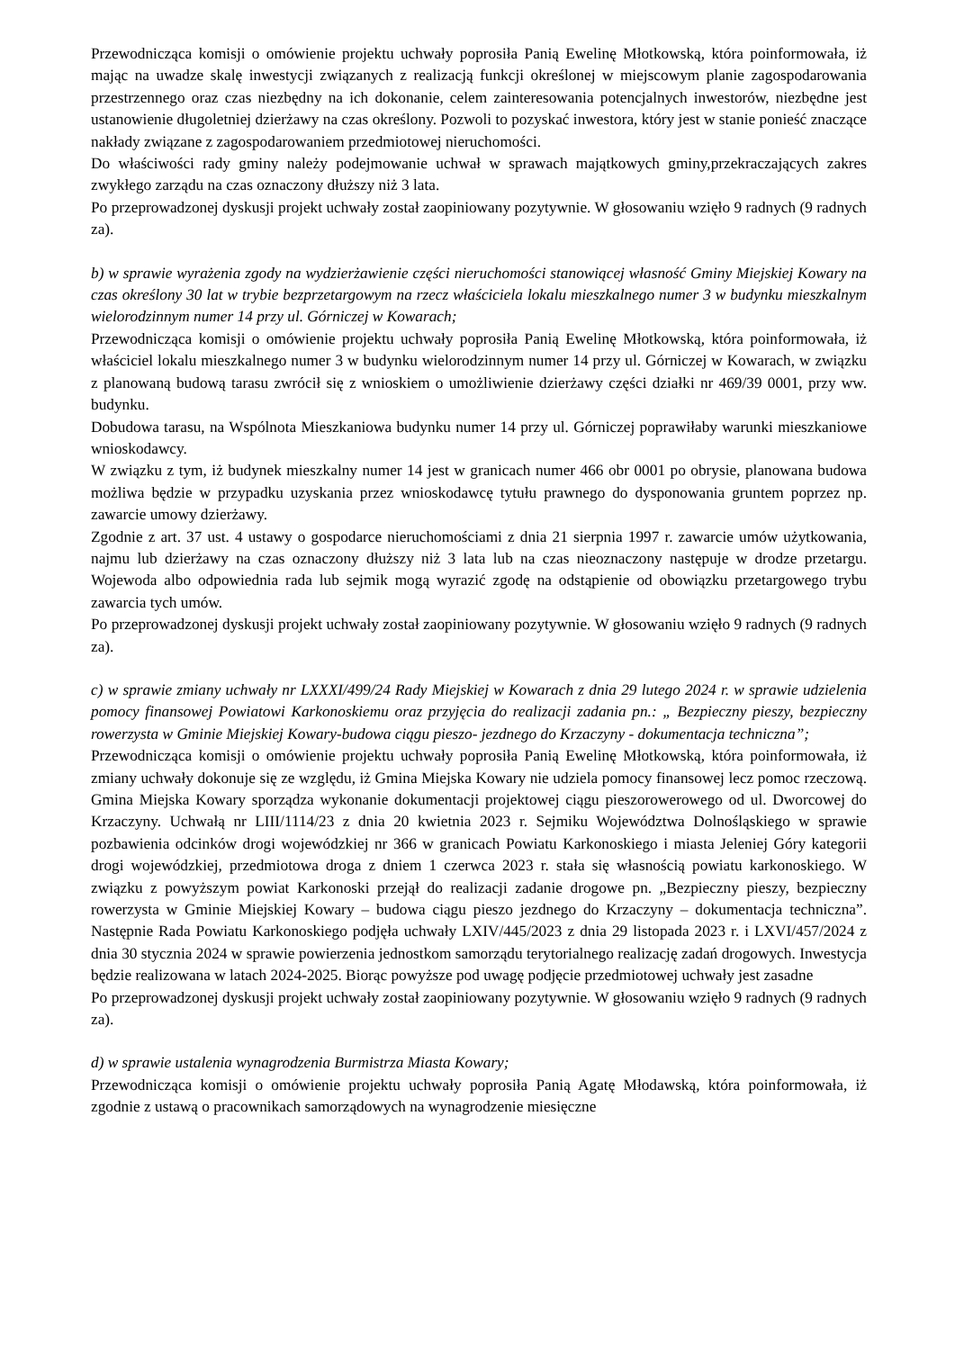Przewodnicząca komisji o omówienie projektu uchwały poprosiła Panią Ewelinę Młotkowską, która poinformowała, iż mając na uwadze skalę inwestycji związanych z realizacją funkcji określonej w miejscowym planie zagospodarowania przestrzennego oraz czas niezbędny na ich dokonanie, celem zainteresowania potencjalnych inwestorów, niezbędne jest ustanowienie długoletniej dzierżawy na czas określony. Pozwoli to pozyskać inwestora, który jest w stanie ponieść znaczące nakłady związane z zagospodarowaniem przedmiotowej nieruchomości.
Do właściwości rady gminy należy podejmowanie uchwał w sprawach majątkowych gminy,przekraczających zakres zwykłego zarządu na czas oznaczony dłuższy niż 3 lata.
Po przeprowadzonej dyskusji projekt uchwały został zaopiniowany pozytywnie. W głosowaniu wzięło 9 radnych (9 radnych za).
b) w sprawie wyrażenia zgody na wydzierżawienie części nieruchomości stanowiącej własność Gminy Miejskiej Kowary na czas określony 30 lat w trybie bezprzetargowym na rzecz właściciela lokalu mieszkalnego numer 3 w budynku mieszkalnym wielorodzinnym numer 14 przy ul. Górniczej w Kowarach;
Przewodnicząca komisji o omówienie projektu uchwały poprosiła Panią Ewelinę Młotkowską, która poinformowała, iż właściciel lokalu mieszkalnego numer 3 w budynku wielorodzinnym numer 14 przy ul. Górniczej w Kowarach, w związku z planowaną budową tarasu zwrócił się z wnioskiem o umożliwienie dzierżawy części działki nr 469/39 0001, przy ww. budynku.
Dobudowa tarasu, na Wspólnota Mieszkaniowa budynku numer 14 przy ul. Górniczej poprawiłaby warunki mieszkaniowe wnioskodawcy.
W związku z tym, iż budynek mieszkalny numer 14 jest w granicach numer 466 obr 0001 po obrysie, planowana budowa możliwa będzie w przypadku uzyskania przez wnioskodawcę tytułu prawnego do dysponowania gruntem poprzez np. zawarcie umowy dzierżawy.
Zgodnie z art. 37 ust. 4 ustawy o gospodarce nieruchomościami z dnia 21 sierpnia 1997 r. zawarcie umów użytkowania, najmu lub dzierżawy na czas oznaczony dłuższy niż 3 lata lub na czas nieoznaczony następuje w drodze przetargu. Wojewoda albo odpowiednia rada lub sejmik mogą wyrazić zgodę na odstąpienie od obowiązku przetargowego trybu zawarcia tych umów.
Po przeprowadzonej dyskusji projekt uchwały został zaopiniowany pozytywnie. W głosowaniu wzięło 9 radnych (9 radnych za).
c) w sprawie zmiany uchwały nr LXXXI/499/24 Rady Miejskiej w Kowarach z dnia 29 lutego 2024 r. w sprawie udzielenia pomocy finansowej Powiatowi Karkonoskiemu oraz przyjęcia do realizacji zadania pn.: „ Bezpieczny pieszy, bezpieczny rowerzysta w Gminie Miejskiej Kowary-budowa ciągu pieszo- jezdnego do Krzaczyny - dokumentacja techniczna”;
Przewodnicząca komisji o omówienie projektu uchwały poprosiła Panią Ewelinę Młotkowską, która poinformowała, iż zmiany uchwały dokonuje się ze względu, iż Gmina Miejska Kowary nie udziela pomocy finansowej lecz pomoc rzeczową. Gmina Miejska Kowary sporządza wykonanie dokumentacji projektowej ciągu pieszorowerowego od ul. Dworcowej do Krzaczyny. Uchwałą nr LIII/1114/23 z dnia 20 kwietnia 2023 r. Sejmiku Województwa Dolnośląskiego w sprawie pozbawienia odcinków drogi wojewódzkiej nr 366 w granicach Powiatu Karkonoskiego i miasta Jeleniej Góry kategorii drogi wojewódzkiej, przedmiotowa droga z dniem 1 czerwca 2023 r. stała się własnością powiatu karkonoskiego. W związku z powyższym powiat Karkonoski przejął do realizacji zadanie drogowe pn. „Bezpieczny pieszy, bezpieczny rowerzysta w Gminie Miejskiej Kowary – budowa ciągu pieszo jezdnego do Krzaczyny – dokumentacja techniczna”. Następnie Rada Powiatu Karkonoskiego podjęła uchwały LXIV/445/2023 z dnia 29 listopada 2023 r. i LXVI/457/2024 z dnia 30 stycznia 2024 w sprawie powierzenia jednostkom samorządu terytorialnego realizację zadań drogowych. Inwestycja będzie realizowana w latach 2024-2025. Biorąc powyższe pod uwagę podjęcie przedmiotowej uchwały jest zasadne
Po przeprowadzonej dyskusji projekt uchwały został zaopiniowany pozytywnie. W głosowaniu wzięło 9 radnych (9 radnych za).
d) w sprawie ustalenia wynagrodzenia Burmistrza Miasta Kowary;
Przewodnicząca komisji o omówienie projektu uchwały poprosiła Panią Agatę Młodawską, która poinformowała, iż zgodnie z ustawą o pracownikach samorządowych na wynagrodzenie miesięczne